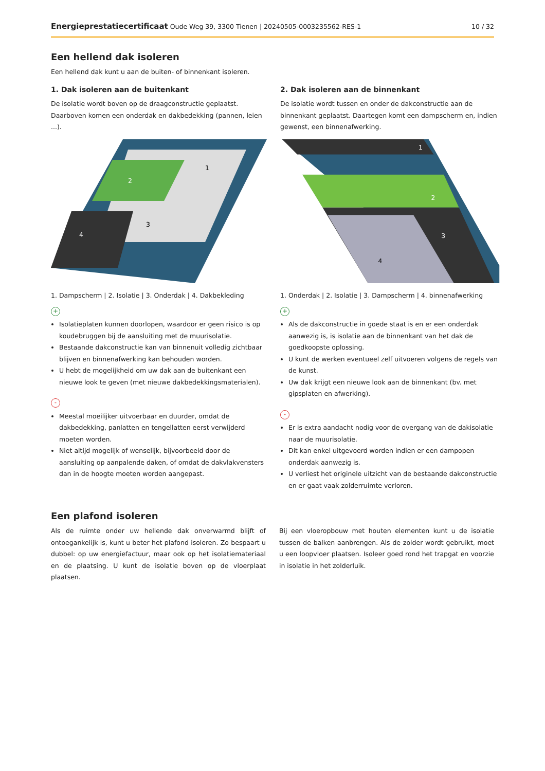Energieprestatiecertificaat Oude Weg 39, 3300 Tienen | 20240505-0003235562-RES-1 10 / 32
Een hellend dak isoleren
Een hellend dak kunt u aan de buiten- of binnenkant isoleren.
1. Dak isoleren aan de buitenkant
De isolatie wordt boven op de draagconstructie geplaatst. Daarboven komen een onderdak en dakbedekking (pannen, leien ...).
1
2
3
4
1. Dampscherm | 2. Isolatie | 3. Onderdak | 4. Dakbekleding
+
Isolatieplaten kunnen doorlopen, waardoor er geen risico is op koudebruggen bij de aansluiting met de muurisolatie.
Bestaande dakconstructie kan van binnenuit volledig zichtbaar blijven en binnenafwerking kan behouden worden.
U hebt de mogelijkheid om uw dak aan de buitenkant een nieuwe look te geven (met nieuwe dakbedekkingsmaterialen).
-
Meestal moeilijker uitvoerbaar en duurder, omdat de dakbedekking, panlatten en tengellatten eerst verwijderd moeten worden.
Niet altijd mogelijk of wenselijk, bijvoorbeeld door de aansluiting op aanpalende daken, of omdat de dakvlakvensters dan in de hoogte moeten worden aangepast.
2. Dak isoleren aan de binnenkant
De isolatie wordt tussen en onder de dakconstructie aan de binnenkant geplaatst. Daartegen komt een dampscherm en, indien gewenst, een binnenafwerking.
1
2
3
4
1. Onderdak | 2. Isolatie | 3. Dampscherm | 4. binnenafwerking
+
Als de dakconstructie in goede staat is en er een onderdak aanwezig is, is isolatie aan de binnenkant van het dak de goedkoopste oplossing.
U kunt de werken eventueel zelf uitvoeren volgens de regels van de kunst.
Uw dak krijgt een nieuwe look aan de binnenkant (bv. met gipsplaten en afwerking).
-
Er is extra aandacht nodig voor de overgang van de dakisolatie naar de muurisolatie.
Dit kan enkel uitgevoerd worden indien er een dampopen onderdak aanwezig is.
U verliest het originele uitzicht van de bestaande dakconstructie en er gaat vaak zolderruimte verloren.
Een plafond isoleren
Als de ruimte onder uw hellende dak onverwarmd blijft of ontoegankelijk is, kunt u beter het plafond isoleren. Zo bespaart u dubbel: op uw energiefactuur, maar ook op het isolatiemateriaal en de plaatsing. U kunt de isolatie boven op de vloerplaat plaatsen.
Bij een vloeropbouw met houten elementen kunt u de isolatie tussen de balken aanbrengen. Als de zolder wordt gebruikt, moet u een loopvloer plaatsen. Isoleer goed rond het trapgat en voorzie in isolatie in het zolderluik.